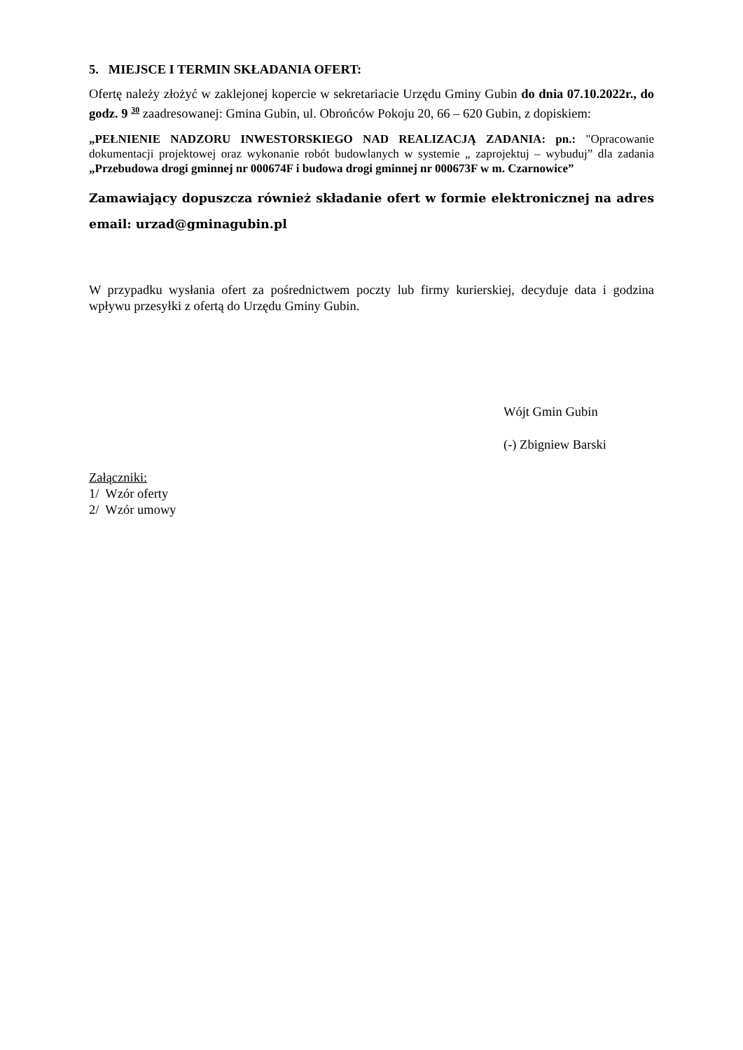5. MIEJSCE I TERMIN SKŁADANIA OFERT:
Ofertę należy złożyć w zaklejonej kopercie w sekretariacie Urzędu Gminy Gubin do dnia 07.10.2022r., do godz. 9 <sup>30</sup> zaadresowanej: Gmina Gubin, ul. Obrońców Pokoju 20, 66 – 620 Gubin, z dopiskiem:
„PEŁNIENIE NADZORU INWESTORSKIEGO NAD REALIZACJĄ ZADANIA: pn.: "Opracowanie dokumentacji projektowej oraz wykonanie robót budowlanych w systemie „ zaprojektuj – wybuduj” dla zadania „Przebudowa drogi gminnej nr 000674F i budowa drogi gminnej nr 000673F w m. Czarnowice”
Zamawiający dopuszcza również składanie ofert w formie elektronicznej na adres email: urzad@gminagubin.pl
W przypadku wysłania ofert za pośrednictwem poczty lub firmy kurierskiej, decyduje data i godzina wpływu przesyłki z ofertą do Urzędu Gminy Gubin.
Wójt Gmin Gubin
(-) Zbigniew Barski
Załączniki:
1/ Wzór oferty
2/ Wzór umowy